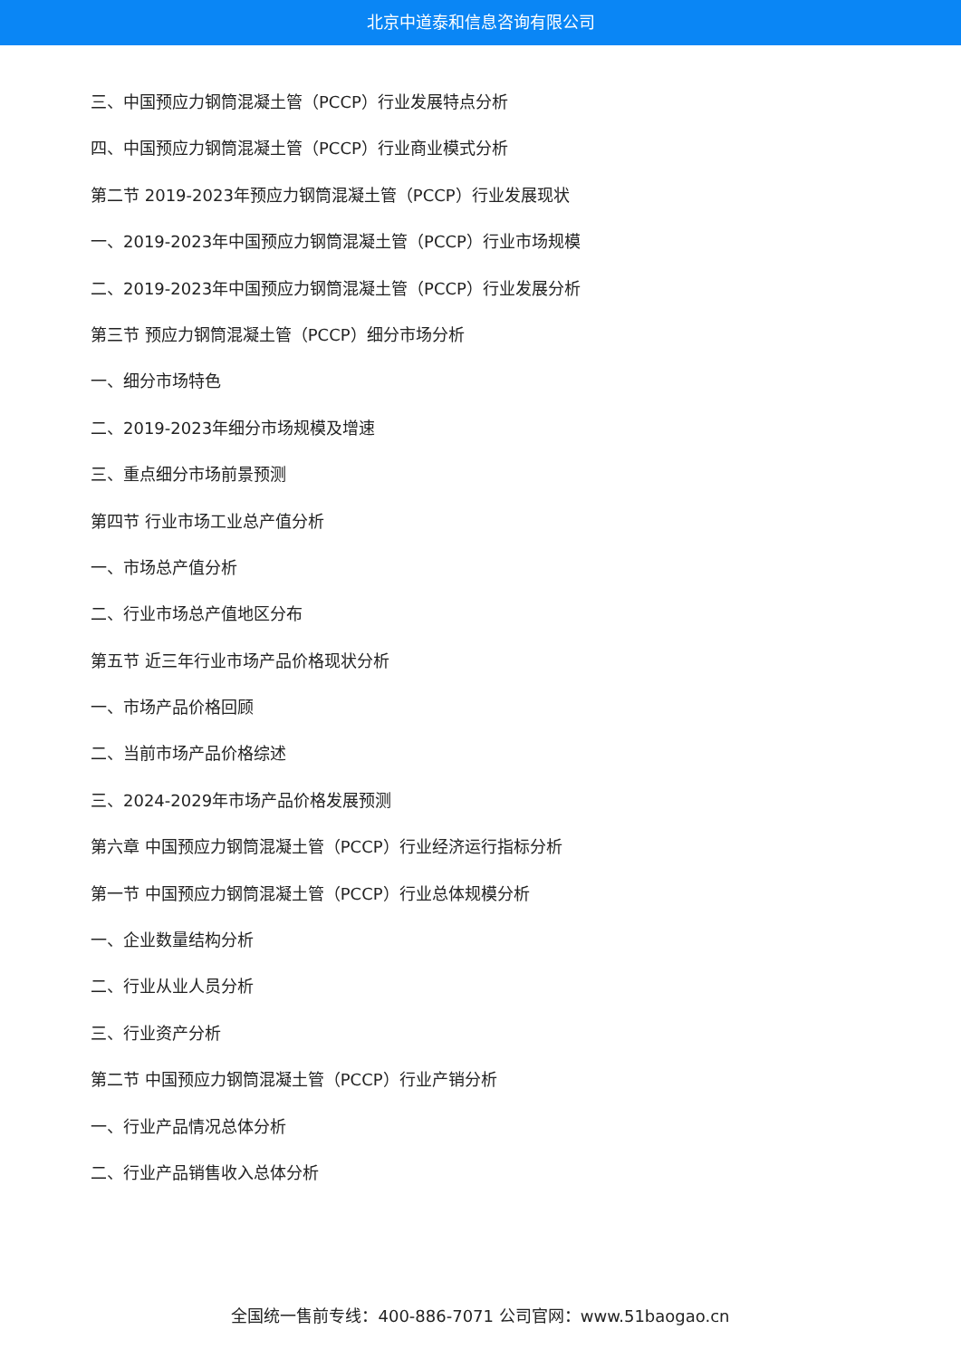北京中道泰和信息咨询有限公司
三、中国预应力钢筒混凝土管（PCCP）行业发展特点分析
四、中国预应力钢筒混凝土管（PCCP）行业商业模式分析
第二节 2019-2023年预应力钢筒混凝土管（PCCP）行业发展现状
一、2019-2023年中国预应力钢筒混凝土管（PCCP）行业市场规模
二、2019-2023年中国预应力钢筒混凝土管（PCCP）行业发展分析
第三节 预应力钢筒混凝土管（PCCP）细分市场分析
一、细分市场特色
二、2019-2023年细分市场规模及增速
三、重点细分市场前景预测
第四节 行业市场工业总产值分析
一、市场总产值分析
二、行业市场总产值地区分布
第五节 近三年行业市场产品价格现状分析
一、市场产品价格回顾
二、当前市场产品价格综述
三、2024-2029年市场产品价格发展预测
第六章 中国预应力钢筒混凝土管（PCCP）行业经济运行指标分析
第一节 中国预应力钢筒混凝土管（PCCP）行业总体规模分析
一、企业数量结构分析
二、行业从业人员分析
三、行业资产分析
第二节 中国预应力钢筒混凝土管（PCCP）行业产销分析
一、行业产品情况总体分析
二、行业产品销售收入总体分析
全国统一售前专线：400-886-7071 公司官网：www.51baogao.cn